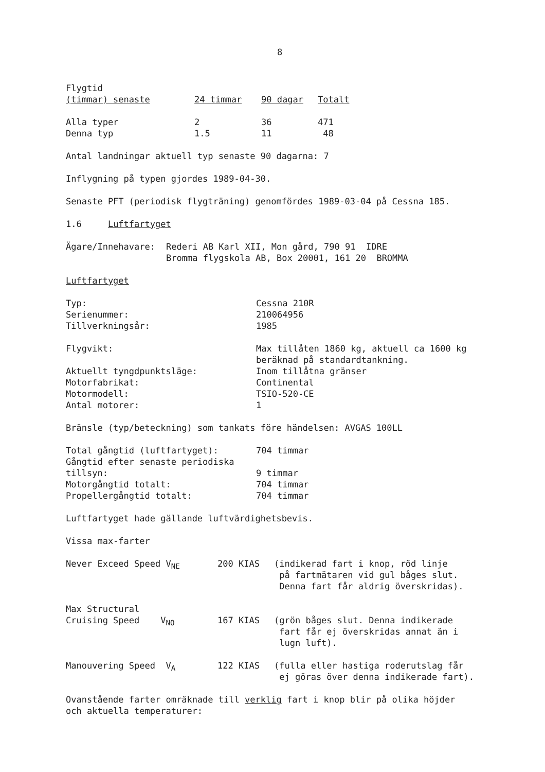8
| Flygtid (timmar) senaste | 24 timmar | 90 dagar | Totalt |
| --- | --- | --- | --- |
| Alla typer | 2 | 36 | 471 |
| Denna typ | 1.5 | 11 | 48 |
Antal landningar aktuell typ senaste 90 dagarna: 7
Inflygning på typen gjordes 1989-04-30.
Senaste PFT (periodisk flygträning) genomfördes 1989-03-04 på Cessna 185.
1.6 Luftfartyget
| Ägare/Innehavare: | Rederi AB Karl XII, Mon gård, 790 91 IDRE Bromma flygskola AB, Box 20001, 161 20 BROMMA |
Luftfartyget
| Typ: | Cessna 210R |
| Serienummer: | 210064956 |
| Tillverkningsår: | 1985 |
| Flygvikt: | Max tillåten 1860 kg, aktuell ca 1600 kg beräknad på standardtankning. |
| Aktuellt tyngdpunktsläge: | Inom tillåtna gränser |
| Motorfabrikat: | Continental |
| Motormodell: | TSIO-520-CE |
| Antal motorer: | 1 |
Bränsle (typ/beteckning) som tankats före händelsen: AVGAS 100LL
| Total gångtid (luftfartyget): | 704 timmar |
| Gångtid efter senaste periodiska tillsyn: | 9 timmar |
| Motorgångtid totalt: | 704 timmar |
| Propellergångtid totalt: | 704 timmar |
Luftfartyget hade gällande luftvärdighetsbevis.
Vissa max-farter
| Never Exceed Speed V<sub>NE</sub> | 200 KIAS | (indikerad fart i knop, röd linje på fartmätaren vid gul båges slut. Denna fart får aldrig överskridas). |
| Max Structural Cruising Speed V<sub>NO</sub> | 167 KIAS | (grön båges slut. Denna indikerade fart får ej överskridas annat än i lugn luft). |
| Manouvering Speed V<sub>A</sub> | 122 KIAS | (fulla eller hastiga roderutslag får ej göras över denna indikerade fart). |
Ovanstående farter omräknade till verklig fart i knop blir på olika höjder
och aktuella temperaturer: